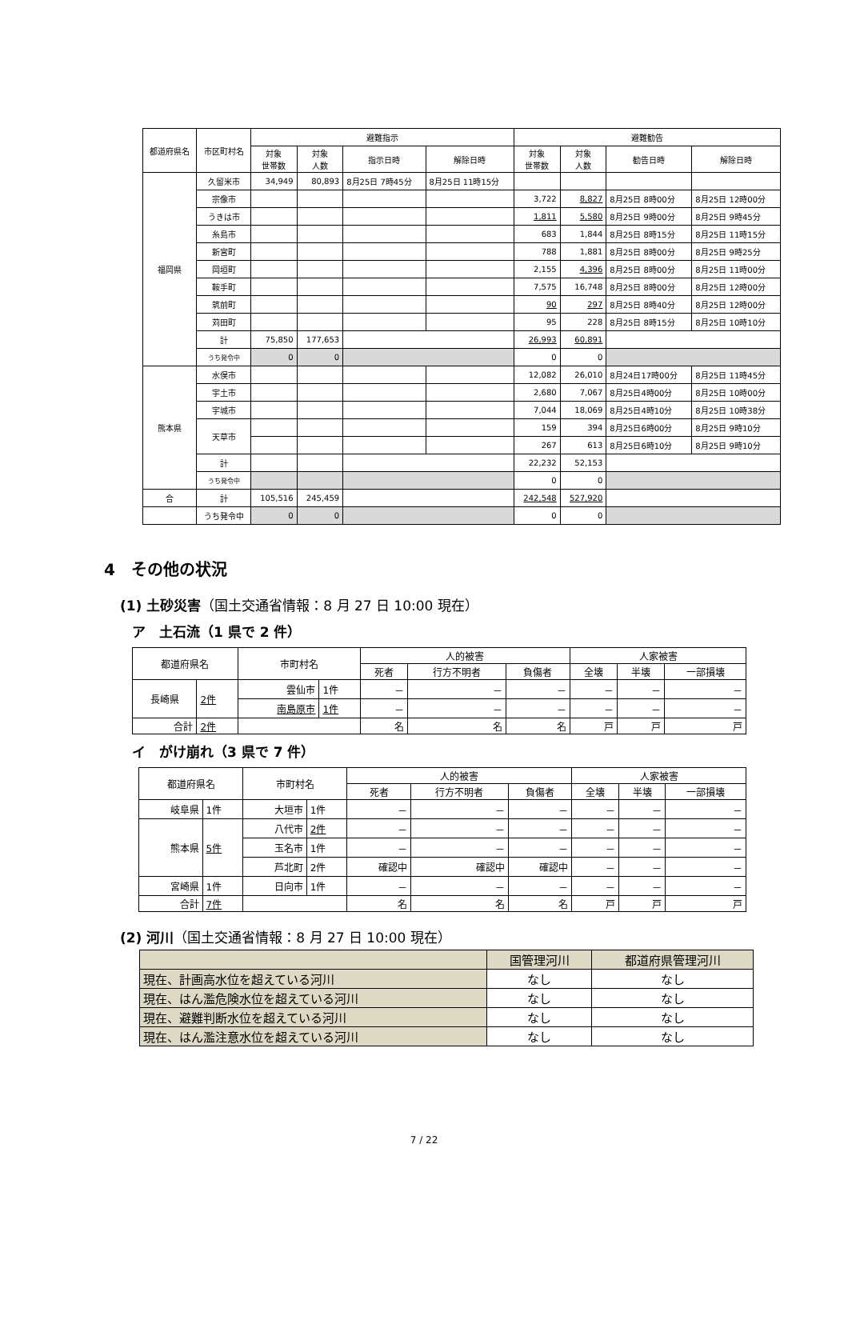| 都道府県名 | 市区町村名 | 避難指示 | | | | 避難勧告 | | | |
| --- | --- | --- | --- | --- | --- | --- | --- | --- | --- |
| | | 対象 世帯数 | 対象 人数 | 指示日時 | 解除日時 | 対象 世帯数 | 対象 人数 | 勧告日時 | 解除日時 |
| 福岡県 | 久留米市 | 34,949 | 80,893 | 8月25日 7時45分 | 8月25日 11時15分 | | | | |
| | 宗像市 | | | | | 3,722 | 8,827 | 8月25日 8時00分 | 8月25日 12時00分 |
| | うきは市 | | | | | 1,811 | 5,580 | 8月25日 9時00分 | 8月25日 9時45分 |
| | 糸島市 | | | | | 683 | 1,844 | 8月25日 8時15分 | 8月25日 11時15分 |
| | 新宮町 | | | | | 788 | 1,881 | 8月25日 8時00分 | 8月25日 9時25分 |
| | 岡垣町 | | | | | 2,155 | 4,396 | 8月25日 8時00分 | 8月25日 11時00分 |
| | 鞍手町 | | | | | 7,575 | 16,748 | 8月25日 8時00分 | 8月25日 12時00分 |
| | 筑前町 | | | | | 90 | 297 | 8月25日 8時40分 | 8月25日 12時00分 |
| | 苅田町 | | | | | 95 | 228 | 8月25日 8時15分 | 8月25日 10時10分 |
| | 計 | 75,850 | 177,653 | | | 26,993 | 60,891 | | |
| | うち発令中 | 0 | 0 | | | 0 | 0 | | |
| 熊本県 | 水俣市 | | | | | 12,082 | 26,010 | 8月24日17時00分 | 8月25日 11時45分 |
| | 宇土市 | | | | | 2,680 | 7,067 | 8月25日4時00分 | 8月25日 10時00分 |
| | 宇城市 | | | | | 7,044 | 18,069 | 8月25日4時10分 | 8月25日 10時38分 |
| | 天草市 | | | | | 159 | 394 | 8月25日6時00分 | 8月25日 9時10分 |
| | | | | | | 267 | 613 | 8月25日6時10分 | 8月25日 9時10分 |
| | 計 | | | | | 22,232 | 52,153 | | |
| | うち発令中 | | | | | 0 | 0 | | |
| 合 | 計 | 105,516 | 245,459 | | | 242,548 | 527,920 | | |
| | うち発令中 | 0 | 0 | | | 0 | 0 | | |
4　その他の状況
(1) 土砂災害（国土交通省情報：8 月 27 日 10:00 現在）
ア　土石流（1 県で 2 件）
| 都道府県名 | | 市町村名 | | 人的被害 | | | 人家被害 | | |
| --- | --- | --- | --- | --- | --- | --- | --- | --- | --- |
| | | | | 死者 | 行方不明者 | 負傷者 | 全壊 | 半壊 | 一部損壊 |
| 長崎県 | 2件 | 雲仙市 | 1件 | － | － | － | － | － | － |
| | | 南島原市 | 1件 | － | － | － | － | － | － |
| 合計 | 2件 | | | 名 | 名 | 名 | 戸 | 戸 | 戸 |
イ　がけ崩れ（3 県で 7 件）
| 都道府県名 | | 市町村名 | | 人的被害 | | | 人家被害 | | |
| --- | --- | --- | --- | --- | --- | --- | --- | --- | --- |
| | | | | 死者 | 行方不明者 | 負傷者 | 全壊 | 半壊 | 一部損壊 |
| 岐阜県 | 1件 | 大垣市 | 1件 | － | － | － | － | － | － |
| 熊本県 | 5件 | 八代市 | 2件 | － | － | － | － | － | － |
| | | 玉名市 | 1件 | － | － | － | － | － | － |
| | | 芦北町 | 2件 | 確認中 | 確認中 | 確認中 | － | － | － |
| 宮崎県 | 1件 | 日向市 | 1件 | － | － | － | － | － | － |
| 合計 | 7件 | | | 名 | 名 | 名 | 戸 | 戸 | 戸 |
(2) 河川（国土交通省情報：8 月 27 日 10:00 現在）
| | 国管理河川 | 都道府県管理河川 |
| --- | --- | --- |
| 現在、計画高水位を超えている河川 | なし | なし |
| 現在、はん濫危険水位を超えている河川 | なし | なし |
| 現在、避難判断水位を超えている河川 | なし | なし |
| 現在、はん濫注意水位を超えている河川 | なし | なし |
7 / 22